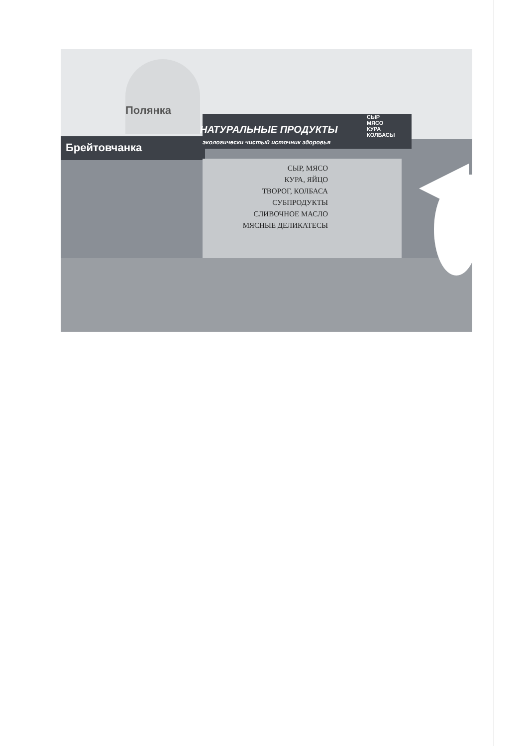Полянка
Брейтовчанка
НАТУРАЛЬНЫЕ ПРОДУКТЫ
экологически чистый источник здоровья
СЫР МЯСО КУРА КОЛБАСЫ
СЫР, МЯСО
КУРА, ЯЙЦО
ТВОРОГ, КОЛБАСА
СУБПРОДУКТЫ
СЛИВОЧНОЕ МАСЛО
МЯСНЫЕ ДЕЛИКАТЕСЫ